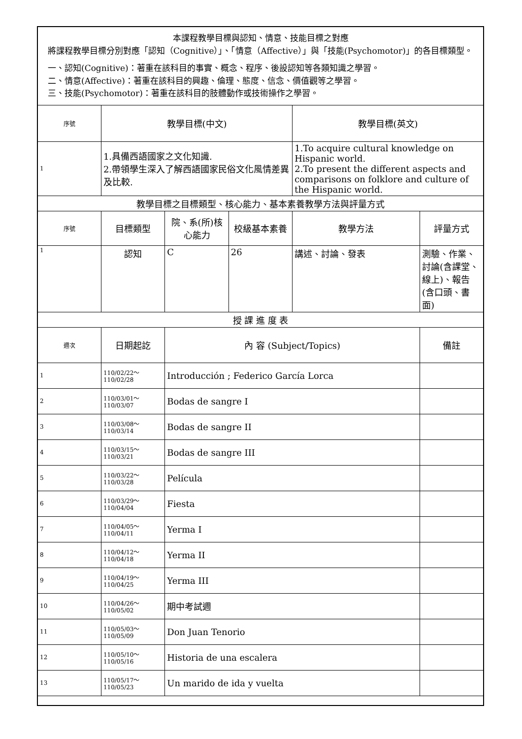| 本課程教學目標與認知、情意、技能目標之對應 將課程教學目標分別對應「認知（Cognitive）」、「情意（Affective）」與「技能(Psychomotor)」的各目標類型。 一、認知(Cognitive)：著重在該科目的事實、概念、程序、後設認知等各類知識之學習。 二、情意(Affective)：著重在該科目的興趣、倫理、態度、信念、價值觀等之學習。 三、技能(Psychomotor)：著重在該科目的肢體動作或技術操作之學習。 | | | | | |
| 序號 | 教學目標(中文) | | | 教學目標(英文) | |
| 1 | 1.具備西語國家之文化知識. 2.帶領學生深入了解西語國家民俗文化風情差異及比較. | | | 1.To acquire cultural knowledge on Hispanic world. 2.To present the different aspects and comparisons on folklore and culture of the Hispanic world. | |
| 教學目標之目標類型、核心能力、基本素養教學方法與評量方式 | | | | | |
| 序號 | 目標類型 | 院、系(所)核心能力 | 校級基本素養 | 教學方法 | 評量方式 |
| 1 | 認知 | C | 26 | 講述、討論、發表 | 測驗、作業、討論(含課堂、線上)、報告(含口頭、書面) |
| 授 課 進 度 表 | | | | | |
| 週次 | 日期起訖 | 內 容 (Subject/Topics) | | | 備註 |
| 1 | 110/02/22～110/02/28 | Introducción ; Federico García Lorca | | | |
| 2 | 110/03/01～110/03/07 | Bodas de sangre I | | | |
| 3 | 110/03/08～110/03/14 | Bodas de sangre II | | | |
| 4 | 110/03/15～110/03/21 | Bodas de sangre III | | | |
| 5 | 110/03/22～110/03/28 | Película | | | |
| 6 | 110/03/29～110/04/04 | Fiesta | | | |
| 7 | 110/04/05～110/04/11 | Yerma I | | | |
| 8 | 110/04/12～110/04/18 | Yerma II | | | |
| 9 | 110/04/19～110/04/25 | Yerma III | | | |
| 10 | 110/04/26～110/05/02 | 期中考試週 | | | |
| 11 | 110/05/03～110/05/09 | Don Juan Tenorio | | | |
| 12 | 110/05/10～110/05/16 | Historia de una escalera | | | |
| 13 | 110/05/17～110/05/23 | Un marido de ida y vuelta | | | |